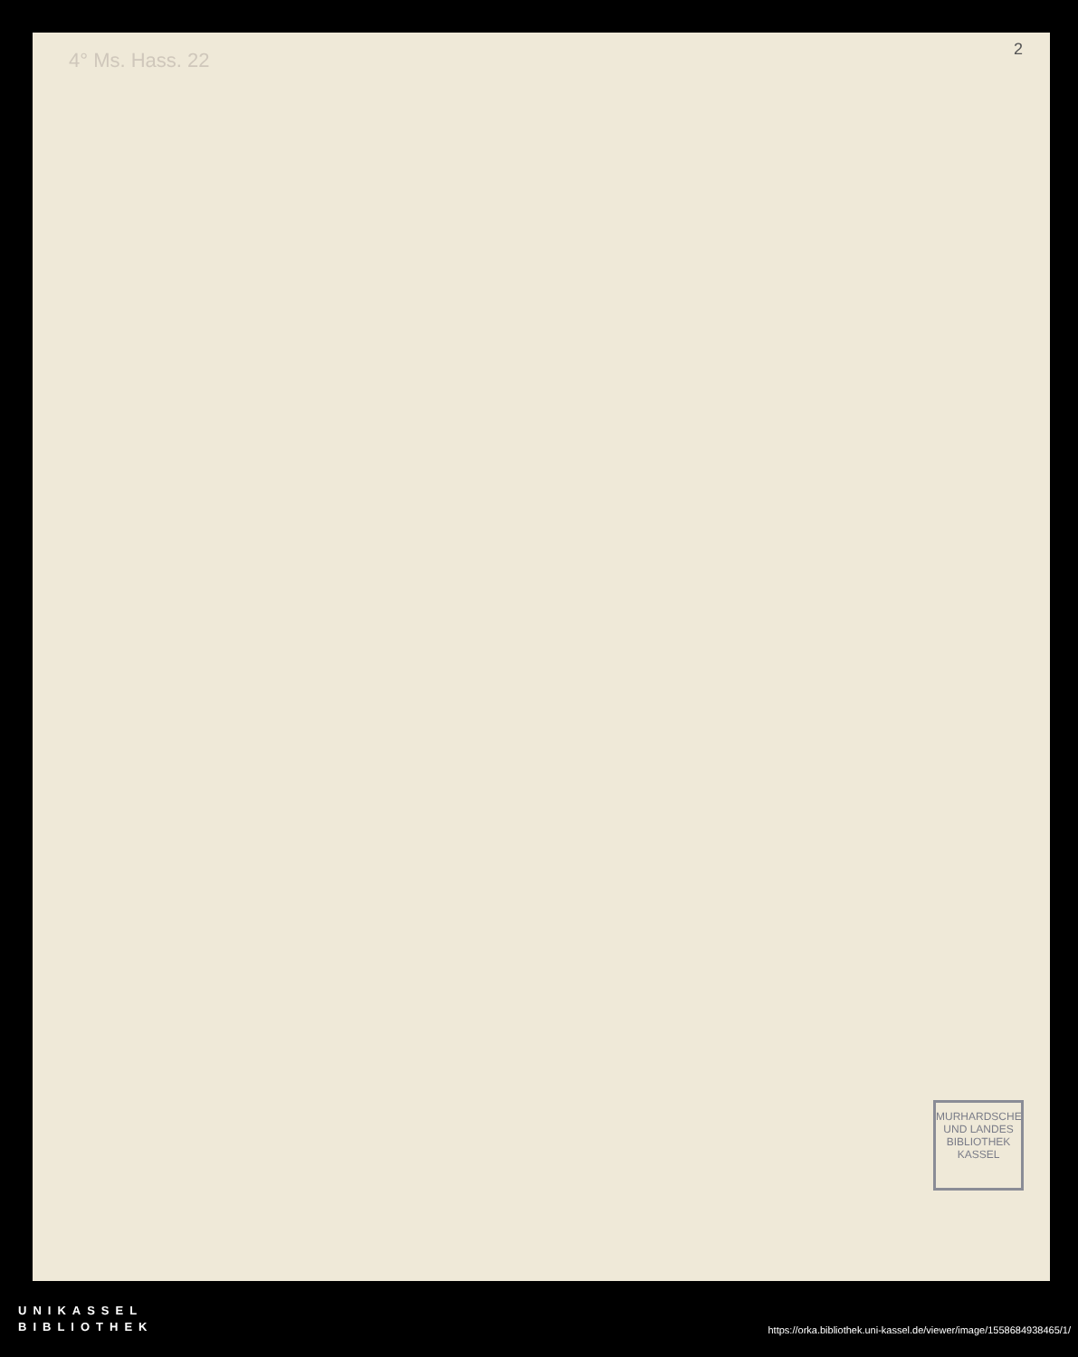4° Ms. Hass. 22 2
MURHARDSCHE UND LANDES BIBLIOTHEK KASSEL
UNIKASSEL
BIBLIOTHEK
https://orka.bibliothek.uni-kassel.de/viewer/image/1558684938465/1/